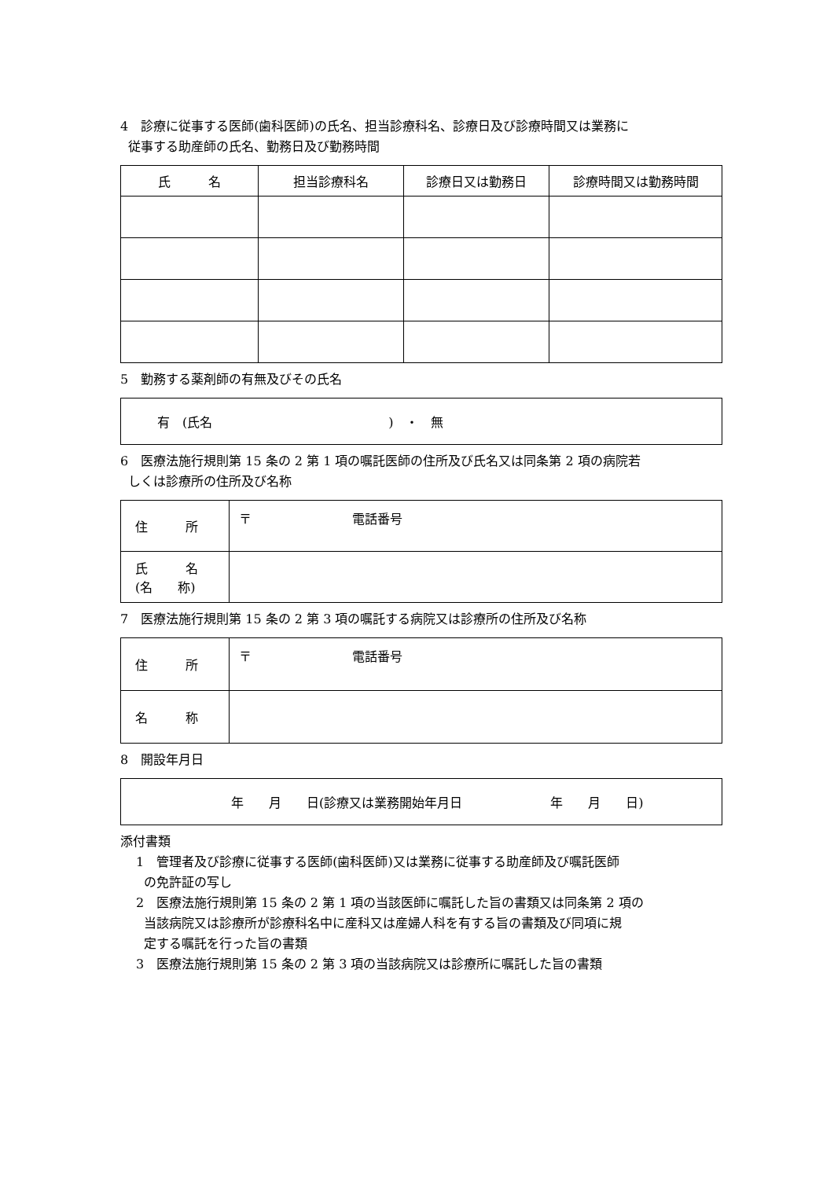4　診療に従事する医師(歯科医師)の氏名、担当診療科名、診療日及び診療時間又は業務に
従事する助産師の氏名、勤務日及び勤務時間
| 氏 名 | 担当診療科名 | 診療日又は勤務日 | 診療時間又は勤務時間 |
| --- | --- | --- | --- |
5　勤務する薬剤師の有無及びその氏名
| 有 (氏名 ) ・ 無 |
6　医療法施行規則第 15 条の 2 第 1 項の嘱託医師の住所及び氏名又は同条第 2 項の病院若
しくは診療所の住所及び名称
| 住 所 | 〒 電話番号 |
| 氏 名 (名 称) | |
7　医療法施行規則第 15 条の 2 第 3 項の嘱託する病院又は診療所の住所及び名称
| 住 所 | 〒 電話番号 |
| 名 称 | |
8　開設年月日
| 年 月 日(診療又は業務開始年月日 年 月 日) |
添付書類
1　管理者及び診療に従事する医師(歯科医師)又は業務に従事する助産師及び嘱託医師
の免許証の写し
2　医療法施行規則第 15 条の 2 第 1 項の当該医師に嘱託した旨の書類又は同条第 2 項の
当該病院又は診療所が診療科名中に産科又は産婦人科を有する旨の書類及び同項に規
定する嘱託を行った旨の書類
3　医療法施行規則第 15 条の 2 第 3 項の当該病院又は診療所に嘱託した旨の書類